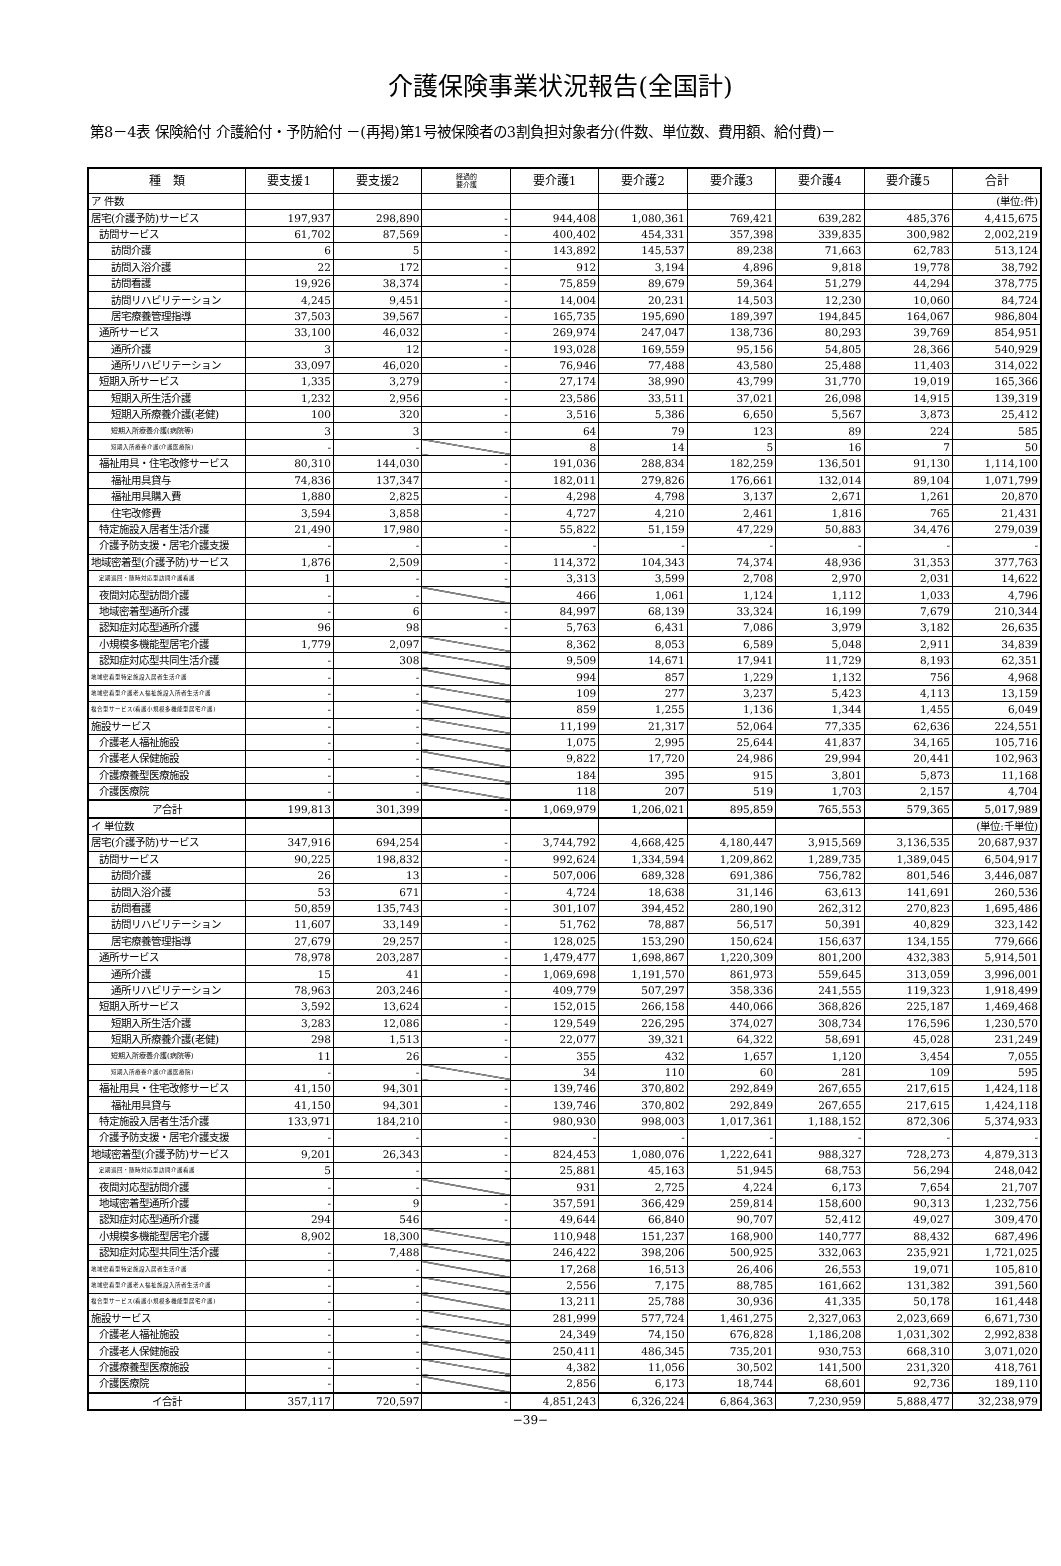介護保険事業状況報告(全国計)
第8－4表 保険給付 介護給付・予防給付 －(再掲)第1号被保険者の3割負担対象者分(件数、単位数、費用額、給付費)－
| 種 類 | 要支援1 | 要支援2 | 経過的 要介護 | 要介護1 | 要介護2 | 要介護3 | 要介護4 | 要介護5 | 合計 |
| --- | --- | --- | --- | --- | --- | --- | --- | --- | --- |
| ア 件数 | | | | | | | | | (単位:件) |
| 居宅(介護予防)サービス | 197,937 | 298,890 | - | 944,408 | 1,080,361 | 769,421 | 639,282 | 485,376 | 4,415,675 |
| 訪問サービス | 61,702 | 87,569 | - | 400,402 | 454,331 | 357,398 | 339,835 | 300,982 | 2,002,219 |
| 訪問介護 | 6 | 5 | - | 143,892 | 145,537 | 89,238 | 71,663 | 62,783 | 513,124 |
| 訪問入浴介護 | 22 | 172 | - | 912 | 3,194 | 4,896 | 9,818 | 19,778 | 38,792 |
| 訪問看護 | 19,926 | 38,374 | - | 75,859 | 89,679 | 59,364 | 51,279 | 44,294 | 378,775 |
| 訪問リハビリテーション | 4,245 | 9,451 | - | 14,004 | 20,231 | 14,503 | 12,230 | 10,060 | 84,724 |
| 居宅療養管理指導 | 37,503 | 39,567 | - | 165,735 | 195,690 | 189,397 | 194,845 | 164,067 | 986,804 |
| 通所サービス | 33,100 | 46,032 | - | 269,974 | 247,047 | 138,736 | 80,293 | 39,769 | 854,951 |
| 通所介護 | 3 | 12 | - | 193,028 | 169,559 | 95,156 | 54,805 | 28,366 | 540,929 |
| 通所リハビリテーション | 33,097 | 46,020 | - | 76,946 | 77,488 | 43,580 | 25,488 | 11,403 | 314,022 |
| 短期入所サービス | 1,335 | 3,279 | - | 27,174 | 38,990 | 43,799 | 31,770 | 19,019 | 165,366 |
| 短期入所生活介護 | 1,232 | 2,956 | - | 23,586 | 33,511 | 37,021 | 26,098 | 14,915 | 139,319 |
| 短期入所療養介護(老健) | 100 | 320 | - | 3,516 | 5,386 | 6,650 | 5,567 | 3,873 | 25,412 |
| 短期入所療養介護(病院等) | 3 | 3 | - | 64 | 79 | 123 | 89 | 224 | 585 |
| 短期入所療養介護(介護医療院) | - | - | | 8 | 14 | 5 | 16 | 7 | 50 |
| 福祉用具・住宅改修サービス | 80,310 | 144,030 | - | 191,036 | 288,834 | 182,259 | 136,501 | 91,130 | 1,114,100 |
| 福祉用具貸与 | 74,836 | 137,347 | - | 182,011 | 279,826 | 176,661 | 132,014 | 89,104 | 1,071,799 |
| 福祉用具購入費 | 1,880 | 2,825 | - | 4,298 | 4,798 | 3,137 | 2,671 | 1,261 | 20,870 |
| 住宅改修費 | 3,594 | 3,858 | - | 4,727 | 4,210 | 2,461 | 1,816 | 765 | 21,431 |
| 特定施設入居者生活介護 | 21,490 | 17,980 | - | 55,822 | 51,159 | 47,229 | 50,883 | 34,476 | 279,039 |
| 介護予防支援・居宅介護支援 | - | - | - | - | - | - | - | - | - |
| 地域密着型(介護予防)サービス | 1,876 | 2,509 | - | 114,372 | 104,343 | 74,374 | 48,936 | 31,353 | 377,763 |
| 定期巡回・随時対応型訪問介護看護 | 1 | - | - | 3,313 | 3,599 | 2,708 | 2,970 | 2,031 | 14,622 |
| 夜間対応型訪問介護 | - | - | | 466 | 1,061 | 1,124 | 1,112 | 1,033 | 4,796 |
| 地域密着型通所介護 | - | 6 | - | 84,997 | 68,139 | 33,324 | 16,199 | 7,679 | 210,344 |
| 認知症対応型通所介護 | 96 | 98 | - | 5,763 | 6,431 | 7,086 | 3,979 | 3,182 | 26,635 |
| 小規模多機能型居宅介護 | 1,779 | 2,097 | | 8,362 | 8,053 | 6,589 | 5,048 | 2,911 | 34,839 |
| 認知症対応型共同生活介護 | - | 308 | | 9,509 | 14,671 | 17,941 | 11,729 | 8,193 | 62,351 |
| 地域密着型特定施設入居者生活介護 | - | - | | 994 | 857 | 1,229 | 1,132 | 756 | 4,968 |
| 地域密着型介護老人福祉施設入所者生活介護 | - | - | | 109 | 277 | 3,237 | 5,423 | 4,113 | 13,159 |
| 複合型サービス(看護小規模多機能型居宅介護) | - | - | | 859 | 1,255 | 1,136 | 1,344 | 1,455 | 6,049 |
| 施設サービス | - | - | | 11,199 | 21,317 | 52,064 | 77,335 | 62,636 | 224,551 |
| 介護老人福祉施設 | - | - | | 1,075 | 2,995 | 25,644 | 41,837 | 34,165 | 105,716 |
| 介護老人保健施設 | - | - | | 9,822 | 17,720 | 24,986 | 29,994 | 20,441 | 102,963 |
| 介護療養型医療施設 | - | - | | 184 | 395 | 915 | 3,801 | 5,873 | 11,168 |
| 介護医療院 | - | - | | 118 | 207 | 519 | 1,703 | 2,157 | 4,704 |
| ア合計 | 199,813 | 301,399 | - | 1,069,979 | 1,206,021 | 895,859 | 765,553 | 579,365 | 5,017,989 |
| イ 単位数 | | | | | | | | | (単位:千単位) |
| 居宅(介護予防)サービス | 347,916 | 694,254 | - | 3,744,792 | 4,668,425 | 4,180,447 | 3,915,569 | 3,136,535 | 20,687,937 |
| 訪問サービス | 90,225 | 198,832 | - | 992,624 | 1,334,594 | 1,209,862 | 1,289,735 | 1,389,045 | 6,504,917 |
| 訪問介護 | 26 | 13 | - | 507,006 | 689,328 | 691,386 | 756,782 | 801,546 | 3,446,087 |
| 訪問入浴介護 | 53 | 671 | - | 4,724 | 18,638 | 31,146 | 63,613 | 141,691 | 260,536 |
| 訪問看護 | 50,859 | 135,743 | - | 301,107 | 394,452 | 280,190 | 262,312 | 270,823 | 1,695,486 |
| 訪問リハビリテーション | 11,607 | 33,149 | - | 51,762 | 78,887 | 56,517 | 50,391 | 40,829 | 323,142 |
| 居宅療養管理指導 | 27,679 | 29,257 | - | 128,025 | 153,290 | 150,624 | 156,637 | 134,155 | 779,666 |
| 通所サービス | 78,978 | 203,287 | - | 1,479,477 | 1,698,867 | 1,220,309 | 801,200 | 432,383 | 5,914,501 |
| 通所介護 | 15 | 41 | - | 1,069,698 | 1,191,570 | 861,973 | 559,645 | 313,059 | 3,996,001 |
| 通所リハビリテーション | 78,963 | 203,246 | - | 409,779 | 507,297 | 358,336 | 241,555 | 119,323 | 1,918,499 |
| 短期入所サービス | 3,592 | 13,624 | - | 152,015 | 266,158 | 440,066 | 368,826 | 225,187 | 1,469,468 |
| 短期入所生活介護 | 3,283 | 12,086 | - | 129,549 | 226,295 | 374,027 | 308,734 | 176,596 | 1,230,570 |
| 短期入所療養介護(老健) | 298 | 1,513 | - | 22,077 | 39,321 | 64,322 | 58,691 | 45,028 | 231,249 |
| 短期入所療養介護(病院等) | 11 | 26 | - | 355 | 432 | 1,657 | 1,120 | 3,454 | 7,055 |
| 短期入所療養介護(介護医療院) | - | - | | 34 | 110 | 60 | 281 | 109 | 595 |
| 福祉用具・住宅改修サービス | 41,150 | 94,301 | - | 139,746 | 370,802 | 292,849 | 267,655 | 217,615 | 1,424,118 |
| 福祉用具貸与 | 41,150 | 94,301 | - | 139,746 | 370,802 | 292,849 | 267,655 | 217,615 | 1,424,118 |
| 特定施設入居者生活介護 | 133,971 | 184,210 | - | 980,930 | 998,003 | 1,017,361 | 1,188,152 | 872,306 | 5,374,933 |
| 介護予防支援・居宅介護支援 | - | - | - | - | - | - | - | - | - |
| 地域密着型(介護予防)サービス | 9,201 | 26,343 | - | 824,453 | 1,080,076 | 1,222,641 | 988,327 | 728,273 | 4,879,313 |
| 定期巡回・随時対応型訪問介護看護 | 5 | - | - | 25,881 | 45,163 | 51,945 | 68,753 | 56,294 | 248,042 |
| 夜間対応型訪問介護 | - | - | | 931 | 2,725 | 4,224 | 6,173 | 7,654 | 21,707 |
| 地域密着型通所介護 | - | 9 | - | 357,591 | 366,429 | 259,814 | 158,600 | 90,313 | 1,232,756 |
| 認知症対応型通所介護 | 294 | 546 | - | 49,644 | 66,840 | 90,707 | 52,412 | 49,027 | 309,470 |
| 小規模多機能型居宅介護 | 8,902 | 18,300 | | 110,948 | 151,237 | 168,900 | 140,777 | 88,432 | 687,496 |
| 認知症対応型共同生活介護 | - | 7,488 | | 246,422 | 398,206 | 500,925 | 332,063 | 235,921 | 1,721,025 |
| 地域密着型特定施設入居者生活介護 | - | - | | 17,268 | 16,513 | 26,406 | 26,553 | 19,071 | 105,810 |
| 地域密着型介護老人福祉施設入所者生活介護 | - | - | | 2,556 | 7,175 | 88,785 | 161,662 | 131,382 | 391,560 |
| 複合型サービス(看護小規模多機能型居宅介護) | - | - | | 13,211 | 25,788 | 30,936 | 41,335 | 50,178 | 161,448 |
| 施設サービス | - | - | | 281,999 | 577,724 | 1,461,275 | 2,327,063 | 2,023,669 | 6,671,730 |
| 介護老人福祉施設 | - | - | | 24,349 | 74,150 | 676,828 | 1,186,208 | 1,031,302 | 2,992,838 |
| 介護老人保健施設 | - | - | | 250,411 | 486,345 | 735,201 | 930,753 | 668,310 | 3,071,020 |
| 介護療養型医療施設 | - | - | | 4,382 | 11,056 | 30,502 | 141,500 | 231,320 | 418,761 |
| 介護医療院 | - | - | | 2,856 | 6,173 | 18,744 | 68,601 | 92,736 | 189,110 |
| イ合計 | 357,117 | 720,597 | - | 4,851,243 | 6,326,224 | 6,864,363 | 7,230,959 | 5,888,477 | 32,238,979 |
−39−